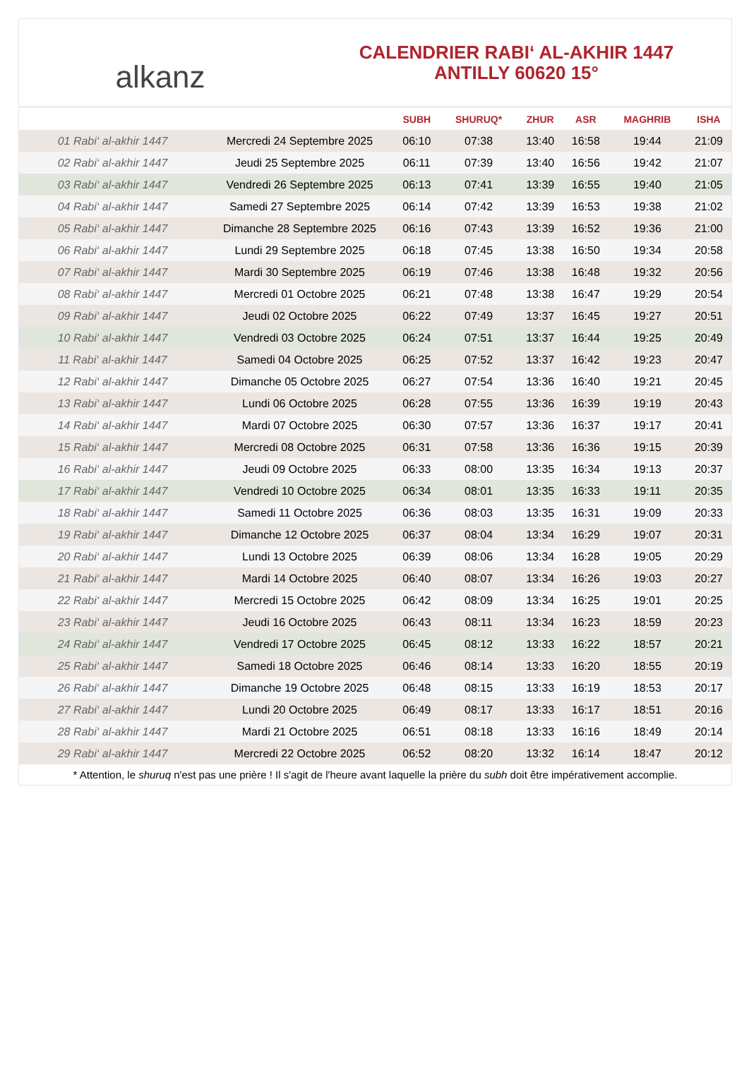alkanz
CALENDRIER RABI‘ AL-AKHIR 1447
ANTILLY 60620 15°
| | | SUBH | SHURUQ* | ZHUR | ASR | MAGHRIB | ISHA |
| --- | --- | --- | --- | --- | --- | --- | --- |
| 01 Rabi‘ al-akhir 1447 | Mercredi 24 Septembre 2025 | 06:10 | 07:38 | 13:40 | 16:58 | 19:44 | 21:09 |
| 02 Rabi‘ al-akhir 1447 | Jeudi 25 Septembre 2025 | 06:11 | 07:39 | 13:40 | 16:56 | 19:42 | 21:07 |
| 03 Rabi‘ al-akhir 1447 | Vendredi 26 Septembre 2025 | 06:13 | 07:41 | 13:39 | 16:55 | 19:40 | 21:05 |
| 04 Rabi‘ al-akhir 1447 | Samedi 27 Septembre 2025 | 06:14 | 07:42 | 13:39 | 16:53 | 19:38 | 21:02 |
| 05 Rabi‘ al-akhir 1447 | Dimanche 28 Septembre 2025 | 06:16 | 07:43 | 13:39 | 16:52 | 19:36 | 21:00 |
| 06 Rabi‘ al-akhir 1447 | Lundi 29 Septembre 2025 | 06:18 | 07:45 | 13:38 | 16:50 | 19:34 | 20:58 |
| 07 Rabi‘ al-akhir 1447 | Mardi 30 Septembre 2025 | 06:19 | 07:46 | 13:38 | 16:48 | 19:32 | 20:56 |
| 08 Rabi‘ al-akhir 1447 | Mercredi 01 Octobre 2025 | 06:21 | 07:48 | 13:38 | 16:47 | 19:29 | 20:54 |
| 09 Rabi‘ al-akhir 1447 | Jeudi 02 Octobre 2025 | 06:22 | 07:49 | 13:37 | 16:45 | 19:27 | 20:51 |
| 10 Rabi‘ al-akhir 1447 | Vendredi 03 Octobre 2025 | 06:24 | 07:51 | 13:37 | 16:44 | 19:25 | 20:49 |
| 11 Rabi‘ al-akhir 1447 | Samedi 04 Octobre 2025 | 06:25 | 07:52 | 13:37 | 16:42 | 19:23 | 20:47 |
| 12 Rabi‘ al-akhir 1447 | Dimanche 05 Octobre 2025 | 06:27 | 07:54 | 13:36 | 16:40 | 19:21 | 20:45 |
| 13 Rabi‘ al-akhir 1447 | Lundi 06 Octobre 2025 | 06:28 | 07:55 | 13:36 | 16:39 | 19:19 | 20:43 |
| 14 Rabi‘ al-akhir 1447 | Mardi 07 Octobre 2025 | 06:30 | 07:57 | 13:36 | 16:37 | 19:17 | 20:41 |
| 15 Rabi‘ al-akhir 1447 | Mercredi 08 Octobre 2025 | 06:31 | 07:58 | 13:36 | 16:36 | 19:15 | 20:39 |
| 16 Rabi‘ al-akhir 1447 | Jeudi 09 Octobre 2025 | 06:33 | 08:00 | 13:35 | 16:34 | 19:13 | 20:37 |
| 17 Rabi‘ al-akhir 1447 | Vendredi 10 Octobre 2025 | 06:34 | 08:01 | 13:35 | 16:33 | 19:11 | 20:35 |
| 18 Rabi‘ al-akhir 1447 | Samedi 11 Octobre 2025 | 06:36 | 08:03 | 13:35 | 16:31 | 19:09 | 20:33 |
| 19 Rabi‘ al-akhir 1447 | Dimanche 12 Octobre 2025 | 06:37 | 08:04 | 13:34 | 16:29 | 19:07 | 20:31 |
| 20 Rabi‘ al-akhir 1447 | Lundi 13 Octobre 2025 | 06:39 | 08:06 | 13:34 | 16:28 | 19:05 | 20:29 |
| 21 Rabi‘ al-akhir 1447 | Mardi 14 Octobre 2025 | 06:40 | 08:07 | 13:34 | 16:26 | 19:03 | 20:27 |
| 22 Rabi‘ al-akhir 1447 | Mercredi 15 Octobre 2025 | 06:42 | 08:09 | 13:34 | 16:25 | 19:01 | 20:25 |
| 23 Rabi‘ al-akhir 1447 | Jeudi 16 Octobre 2025 | 06:43 | 08:11 | 13:34 | 16:23 | 18:59 | 20:23 |
| 24 Rabi‘ al-akhir 1447 | Vendredi 17 Octobre 2025 | 06:45 | 08:12 | 13:33 | 16:22 | 18:57 | 20:21 |
| 25 Rabi‘ al-akhir 1447 | Samedi 18 Octobre 2025 | 06:46 | 08:14 | 13:33 | 16:20 | 18:55 | 20:19 |
| 26 Rabi‘ al-akhir 1447 | Dimanche 19 Octobre 2025 | 06:48 | 08:15 | 13:33 | 16:19 | 18:53 | 20:17 |
| 27 Rabi‘ al-akhir 1447 | Lundi 20 Octobre 2025 | 06:49 | 08:17 | 13:33 | 16:17 | 18:51 | 20:16 |
| 28 Rabi‘ al-akhir 1447 | Mardi 21 Octobre 2025 | 06:51 | 08:18 | 13:33 | 16:16 | 18:49 | 20:14 |
| 29 Rabi‘ al-akhir 1447 | Mercredi 22 Octobre 2025 | 06:52 | 08:20 | 13:32 | 16:14 | 18:47 | 20:12 |
* Attention, le shuruq n'est pas une prière ! Il s'agit de l'heure avant laquelle la prière du subh doit être impérativement accomplie.